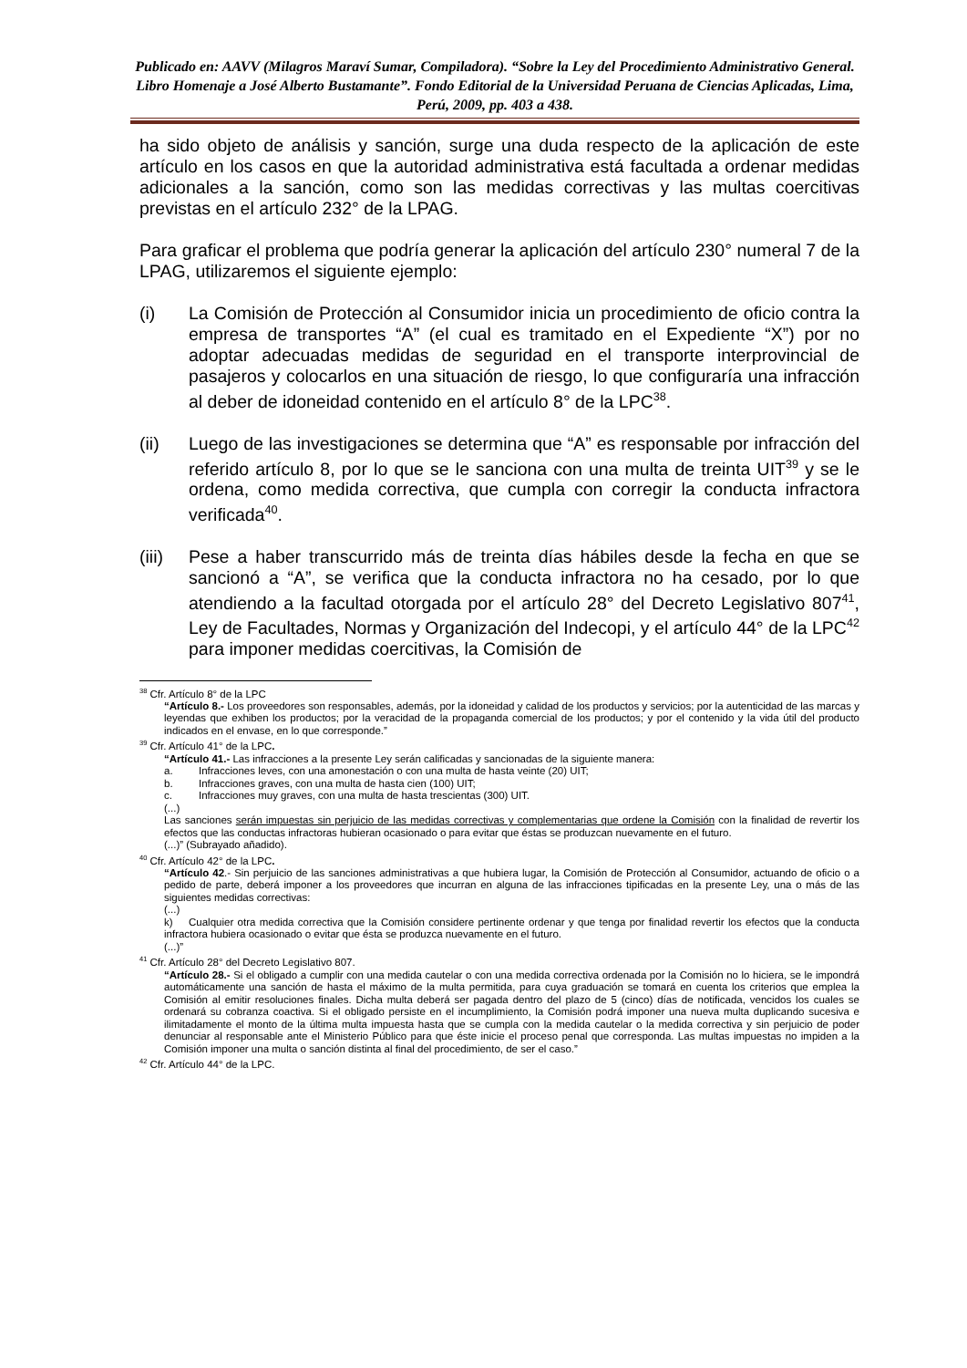Publicado en: AAVV (Milagros Maraví Sumar, Compiladora). “Sobre la Ley del Procedimiento Administrativo General. Libro Homenaje a José Alberto Bustamante”. Fondo Editorial de la Universidad Peruana de Ciencias Aplicadas, Lima, Perú, 2009, pp. 403 a 438.
ha sido objeto de análisis y sanción, surge una duda respecto de la aplicación de este artículo en los casos en que la autoridad administrativa está facultada a ordenar medidas adicionales a la sanción, como son las medidas correctivas y las multas coercitivas previstas en el artículo 232° de la LPAG.
Para graficar el problema que podría generar la aplicación del artículo 230° numeral 7 de la LPAG, utilizaremos el siguiente ejemplo:
(i) La Comisión de Protección al Consumidor inicia un procedimiento de oficio contra la empresa de transportes “A” (el cual es tramitado en el Expediente “X”) por no adoptar adecuadas medidas de seguridad en el transporte interprovincial de pasajeros y colocarlos en una situación de riesgo, lo que configuraría una infracción al deber de idoneidad contenido en el artículo 8° de la LPC<sup>38</sup>.
(ii) Luego de las investigaciones se determina que “A” es responsable por infracción del referido artículo 8, por lo que se le sanciona con una multa de treinta UIT<sup>39</sup> y se le ordena, como medida correctiva, que cumpla con corregir la conducta infractora verificada<sup>40</sup>.
(iii)
Pese a haber transcurrido más de treinta días hábiles desde la fecha en que se sancionó a “A”, se verifica que la conducta infractora no ha cesado, por lo que atendiendo a la facultad otorgada por el artículo 28° del Decreto Legislativo 807<sup>41</sup>, Ley de Facultades, Normas y Organización del Indecopi, y el artículo 44° de la LPC<sup>42</sup> para imponer medidas coercitivas, la Comisión de
<sup>38</sup> Cfr. Artículo 8° de la LPC
“Artículo 8.- Los proveedores son responsables, además, por la idoneidad y calidad de los productos y servicios; por la autenticidad de las marcas y leyendas que exhiben los productos; por la veracidad de la propaganda comercial de los productos; y por el contenido y la vida útil del producto indicados en el envase, en lo que corresponde.”
<sup>39</sup> Cfr. Artículo 41° de la LPC.
“Artículo 41.- Las infracciones a la presente Ley serán calificadas y sancionadas de la siguiente manera:
a. Infracciones leves, con una amonestación o con una multa de hasta veinte (20) UIT;
b. Infracciones graves, con una multa de hasta cien (100) UIT;
c. Infracciones muy graves, con una multa de hasta trescientas (300) UIT.
(...)
Las sanciones serán impuestas sin perjuicio de las medidas correctivas y complementarias que ordene la Comisión con la finalidad de revertir los efectos que las conductas infractoras hubieran ocasionado o para evitar que éstas se produzcan nuevamente en el futuro.
(...)” (Subrayado añadido).
<sup>40</sup> Cfr. Artículo 42° de la LPC.
“Artículo 42.- Sin perjuicio de las sanciones administrativas a que hubiera lugar, la Comisión de Protección al Consumidor, actuando de oficio o a pedido de parte, deberá imponer a los proveedores que incurran en alguna de las infracciones tipificadas en la presente Ley, una o más de las siguientes medidas correctivas:
(...)
k) Cualquier otra medida correctiva que la Comisión considere pertinente ordenar y que tenga por finalidad revertir los efectos que la conducta infractora hubiera ocasionado o evitar que ésta se produzca nuevamente en el futuro.
(...)”
<sup>41</sup> Cfr. Artículo 28° del Decreto Legislativo 807.
“Artículo 28.- Si el obligado a cumplir con una medida cautelar o con una medida correctiva ordenada por la Comisión no lo hiciera, se le impondrá automáticamente una sanción de hasta el máximo de la multa permitida, para cuya graduación se tomará en cuenta los criterios que emplea la Comisión al emitir resoluciones finales. Dicha multa deberá ser pagada dentro del plazo de 5 (cinco) días de notificada, vencidos los cuales se ordenará su cobranza coactiva. Si el obligado persiste en el incumplimiento, la Comisión podrá imponer una nueva multa duplicando sucesiva e ilimitadamente el monto de la última multa impuesta hasta que se cumpla con la medida cautelar o la medida correctiva y sin perjuicio de poder denunciar al responsable ante el Ministerio Público para que éste inicie el proceso penal que corresponda. Las multas impuestas no impiden a la Comisión imponer una multa o sanción distinta al final del procedimiento, de ser el caso.”
<sup>42</sup> Cfr. Artículo 44° de la LPC.